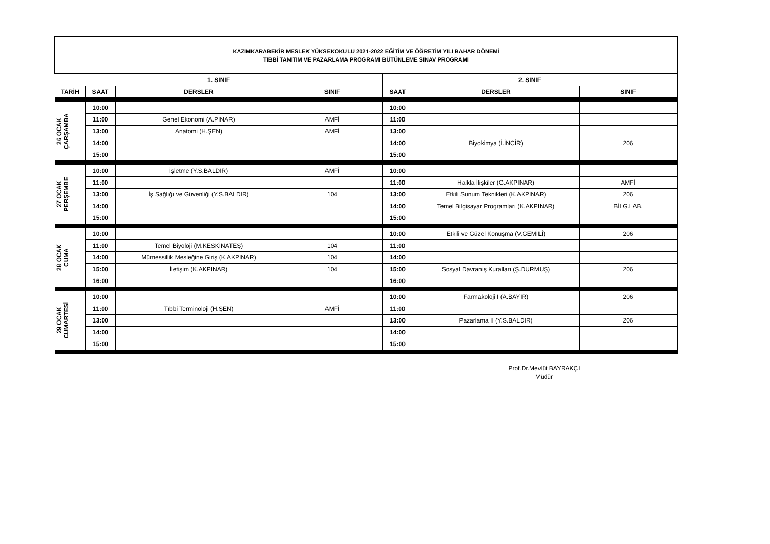| KAZIMKARABEKİR MESLEK YÜKSEKOKULU 2021-2022 EĞİTİM VE ÖĞRETİM YILI BAHAR DÖNEMİ TIBBİ TANITIM VE PAZARLAMA PROGRAMI BÜTÜNLEME SINAV PROGRAMI | | | | | | |
| 1. SINIF | | | | 2. SINIF | | |
| TARİH | SAAT | DERSLER | SINIF | SAAT | DERSLER | SINIF |
| 26 OCAK ÇARŞAMBA | 10:00 | | | 10:00 | | |
| | 11:00 | Genel Ekonomi (A.PINAR) | AMFİ | 11:00 | | |
| | 13:00 | Anatomi (H.ŞEN) | AMFİ | 13:00 | | |
| | 14:00 | | | 14:00 | Biyokimya (İ.İNCİR) | 206 |
| | 15:00 | | | 15:00 | | |
| 27 OCAK PERŞEMBE | 10:00 | İşletme (Y.S.BALDIR) | AMFİ | 10:00 | | |
| | 11:00 | | | 11:00 | Halkla İlişkiler (G.AKPINAR) | AMFİ |
| | 13:00 | İş Sağlığı ve Güvenliği (Y.S.BALDIR) | 104 | 13:00 | Etkili Sunum Teknikleri (K.AKPINAR) | 206 |
| | 14:00 | | | 14:00 | Temel Bilgisayar Programları (K.AKPINAR) | BİLG.LAB. |
| | 15:00 | | | 15:00 | | |
| 28 OCAK CUMA | 10:00 | | | 10:00 | Etkili ve Güzel Konuşma (V.GEMİLİ) | 206 |
| | 11:00 | Temel Biyoloji (M.KESKİNATEŞ) | 104 | 11:00 | | |
| | 14:00 | Mümessillik Mesleğine Giriş (K.AKPINAR) | 104 | 14:00 | | |
| | 15:00 | İletişim (K.AKPINAR) | 104 | 15:00 | Sosyal Davranış Kuralları (Ş.DURMUŞ) | 206 |
| | 16:00 | | | 16:00 | | |
| 29 OCAK CUMARTESİ | 10:00 | | | 10:00 | Farmakoloji I (A.BAYIR) | 206 |
| | 11:00 | Tıbbi Terminoloji (H.ŞEN) | AMFİ | 11:00 | | |
| | 13:00 | | | 13:00 | Pazarlama II (Y.S.BALDIR) | 206 |
| | 14:00 | | | 14:00 | | |
| | 15:00 | | | 15:00 | | |
Prof.Dr.Mevlüt BAYRAKÇI
Müdür